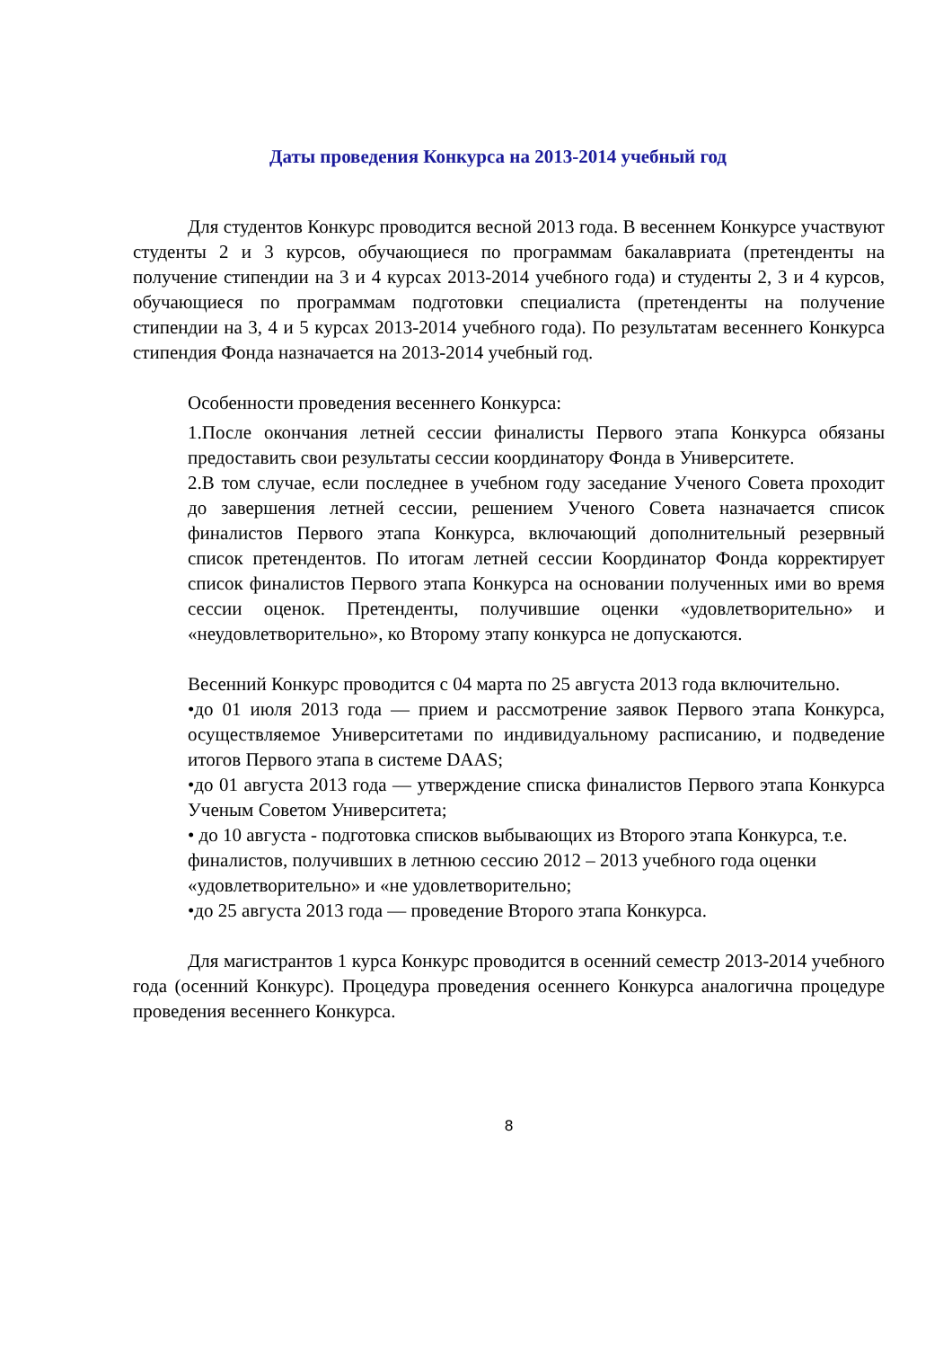Даты проведения Конкурса на 2013-2014 учебный год
Для студентов Конкурс проводится весной 2013 года. В весеннем Конкурсе участвуют студенты 2 и 3 курсов, обучающиеся по программам бакалавриата (претенденты на получение стипендии на 3 и 4 курсах 2013-2014 учебного года) и студенты 2, 3 и 4 курсов, обучающиеся по программам подготовки специалиста (претенденты на получение стипендии на 3, 4 и 5 курсах 2013-2014 учебного года). По результатам весеннего Конкурса стипендия Фонда назначается на 2013-2014 учебный год.
Особенности проведения весеннего Конкурса:
1.После окончания летней сессии финалисты Первого этапа Конкурса обязаны предоставить свои результаты сессии координатору Фонда в Университете.
2.В том случае, если последнее в учебном году заседание Ученого Совета проходит до завершения летней сессии, решением Ученого Совета назначается список финалистов Первого этапа Конкурса, включающий дополнительный резервный список претендентов. По итогам летней сессии Координатор Фонда корректирует список финалистов Первого этапа Конкурса на основании полученных ими во время сессии оценок. Претенденты, получившие оценки «удовлетворительно» и «неудовлетворительно», ко Второму этапу конкурса не допускаются.
Весенний Конкурс проводится с 04 марта по 25 августа 2013 года включительно.
•до 01 июля 2013 года — прием и рассмотрение заявок Первого этапа Конкурса, осуществляемое Университетами по индивидуальному расписанию, и подведение итогов Первого этапа в системе DAAS;
•до 01 августа 2013 года — утверждение списка финалистов Первого этапа Конкурса Ученым Советом Университета;
• до 10 августа - подготовка списков выбывающих из Второго этапа Конкурса, т.е. финалистов, получивших в летнюю сессию 2012 – 2013 учебного года оценки «удовлетворительно» и «не удовлетворительно;
•до 25 августа 2013 года — проведение Второго этапа Конкурса.
Для магистрантов 1 курса Конкурс проводится в осенний семестр 2013-2014 учебного года (осенний Конкурс). Процедура проведения осеннего Конкурса аналогична процедуре проведения весеннего Конкурса.
8